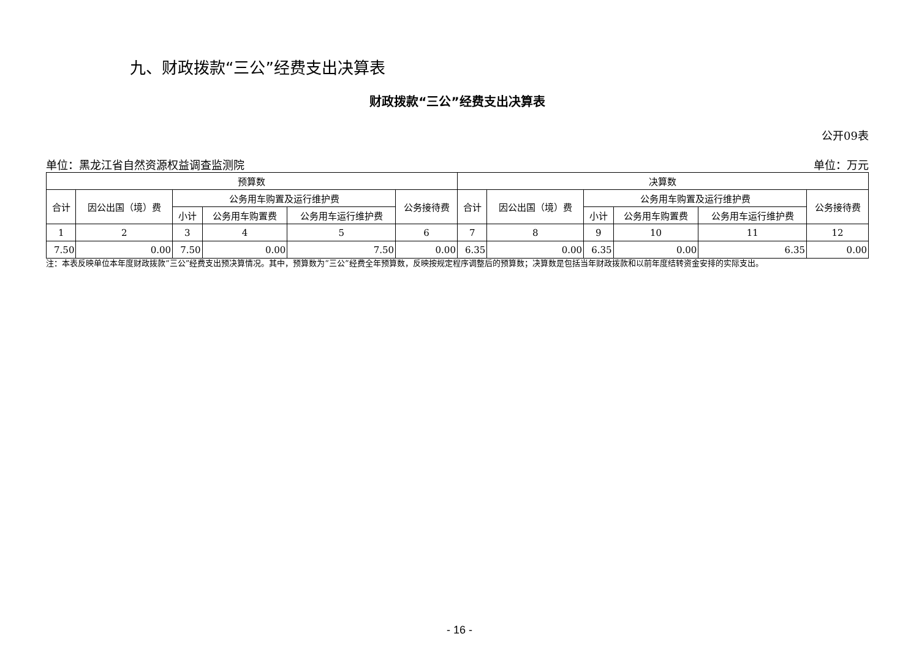九、财政拨款“三公”经费支出决算表
财政拨款“三公”经费支出决算表
公开09表
单位：黑龙江省自然资源权益调查监测院 单位：万元
| 预算数 | | | | | | 决算数 | | | | | |
| --- | --- | --- | --- | --- | --- | --- | --- | --- | --- | --- | --- |
| 合计 | 因公出国（境）费 | 公务用车购置及运行维护费 | | | 公务接待费 | 合计 | 因公出国（境）费 | 公务用车购置及运行维护费 | | | 公务接待费 |
| | | 小计 | 公务用车购置费 | 公务用车运行维护费 | | | | 小计 | 公务用车购置费 | 公务用车运行维护费 | |
| 1 | 2 | 3 | 4 | 5 | 6 | 7 | 8 | 9 | 10 | 11 | 12 |
| 7.50 | 0.00 | 7.50 | 0.00 | 7.50 | 0.00 | 6.35 | 0.00 | 6.35 | 0.00 | 6.35 | 0.00 |
注：本表反映单位本年度财政拨款“三公”经费支出预决算情况。其中，预算数为“三公”经费全年预算数，反映按规定程序调整后的预算数；决算数是包括当年财政拨款和以前年度结转资金安排的实际支出。
- 16 -